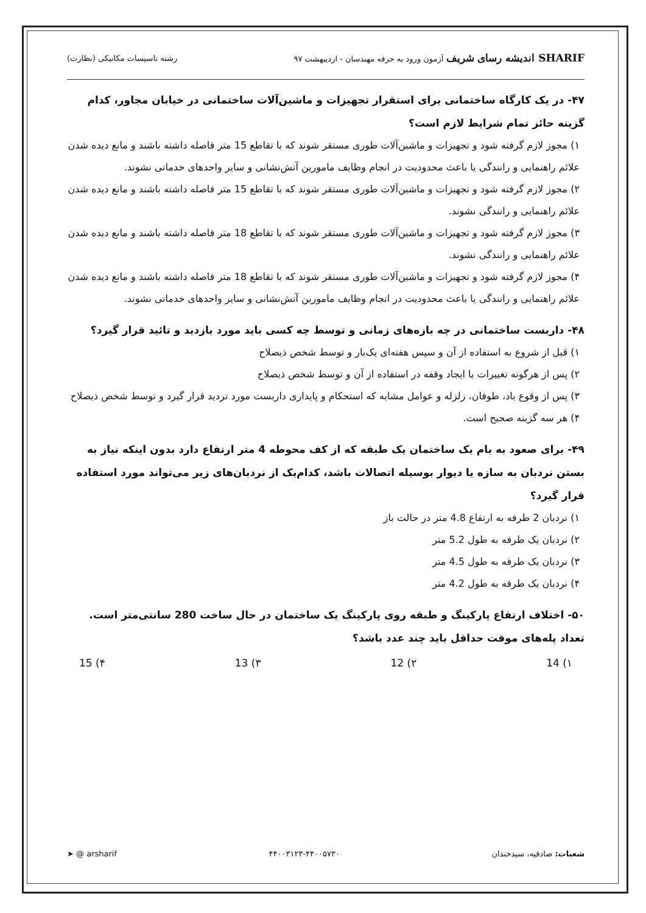SHARIF اندیشه رسای شریف آزمون ورود به حرفه مهندسان - اردیبهشت ۹۷
رشته تاسیسات مکانیکی (نظارت)
۴۷- در یک کارگاه ساختمانی برای استقرار تجهیزات و ماشین‌آلات ساختمانی در خیابان مجاور، کدام گزینه حائز تمام شرایط لازم است؟
۱) مجوز لازم گرفته شود و تجهیزات و ماشین‌آلات طوری مستقر شوند که با تقاطع 15 متر فاصله داشته باشند و مانع دیده شدن علائم راهنمایی و رانندگی یا باعث محدودیت در انجام وظایف مامورین آتش‌نشانی و سایر واحدهای خدماتی نشوند.
۲) مجوز لازم گرفته شود و تجهیزات و ماشین‌آلات طوری مستقر شوند که با تقاطع 15 متر فاصله داشته باشند و مانع دیده شدن علائم راهنمایی و رانندگی نشوند.
۳) مجوز لازم گرفته شود و تجهیزات و ماشین‌آلات طوری مستقر شوند که با تقاطع 18 متر فاصله داشته باشند و مانع دیده شدن علائم راهنمایی و رانندگی نشوند.
۴) مجوز لازم گرفته شود و تجهیزات و ماشین‌آلات طوری مستقر شوند که با تقاطع 18 متر فاصله داشته باشند و مانع دیده شدن علائم راهنمایی و رانندگی یا باعث محدودیت در انجام وظایف مامورین آتش‌نشانی و سایر واحدهای خدماتی نشوند.
۴۸- داربست ساختمانی در چه بازه‌های زمانی و توسط چه کسی باید مورد بازدید و تائید قرار گیرد؟
۱) قبل از شروع به استفاده از آن و سپس هفته‌ای یک‌بار و توسط شخص ذیصلاح
۲) پس از هرگونه تغییرات یا ایجاد وقفه در استفاده از آن و توسط شخص ذیصلاح
۳) پس از وقوع باد، طوفان، زلزله و عوامل مشابه که استحکام و پایداری داربست مورد تردید قرار گیرد و توسط شخص ذیصلاح
۴) هر سه گزینه صحیح است.
۴۹- برای صعود به بام یک ساختمان یک طبقه که از کف محوطه 4 متر ارتفاع دارد بدون اینکه نیاز به بستن نردبان به سازه یا دیوار بوسیله اتصالات باشد، کدام‌یک از نردبان‌های زیر می‌تواند مورد استفاده قرار گیرد؟
۱) نردبان 2 طرفه به ارتفاع 4.8 متر در حالت باز
۲) نردبان یک طرفه به طول 5.2 متر
۳) نردبان یک طرفه به طول 4.5 متر
۴) نردبان یک طرفه به طول 4.2 متر
۵۰- اختلاف ارتفاع پارکینگ و طبقه روی پارکینگ یک ساختمان در حال ساخت 280 سانتی‌متر است. تعداد پله‌های موقت حداقل باید چند عدد باشد؟
۱) 14 ۲) 12 ۳) 13 ۴) 15
شعبات: صادقیه، سیدخندان ۴۴۰۰۳۱۲۳-۴۴۰۰۵۷۳۰ ➤ @ arsharif